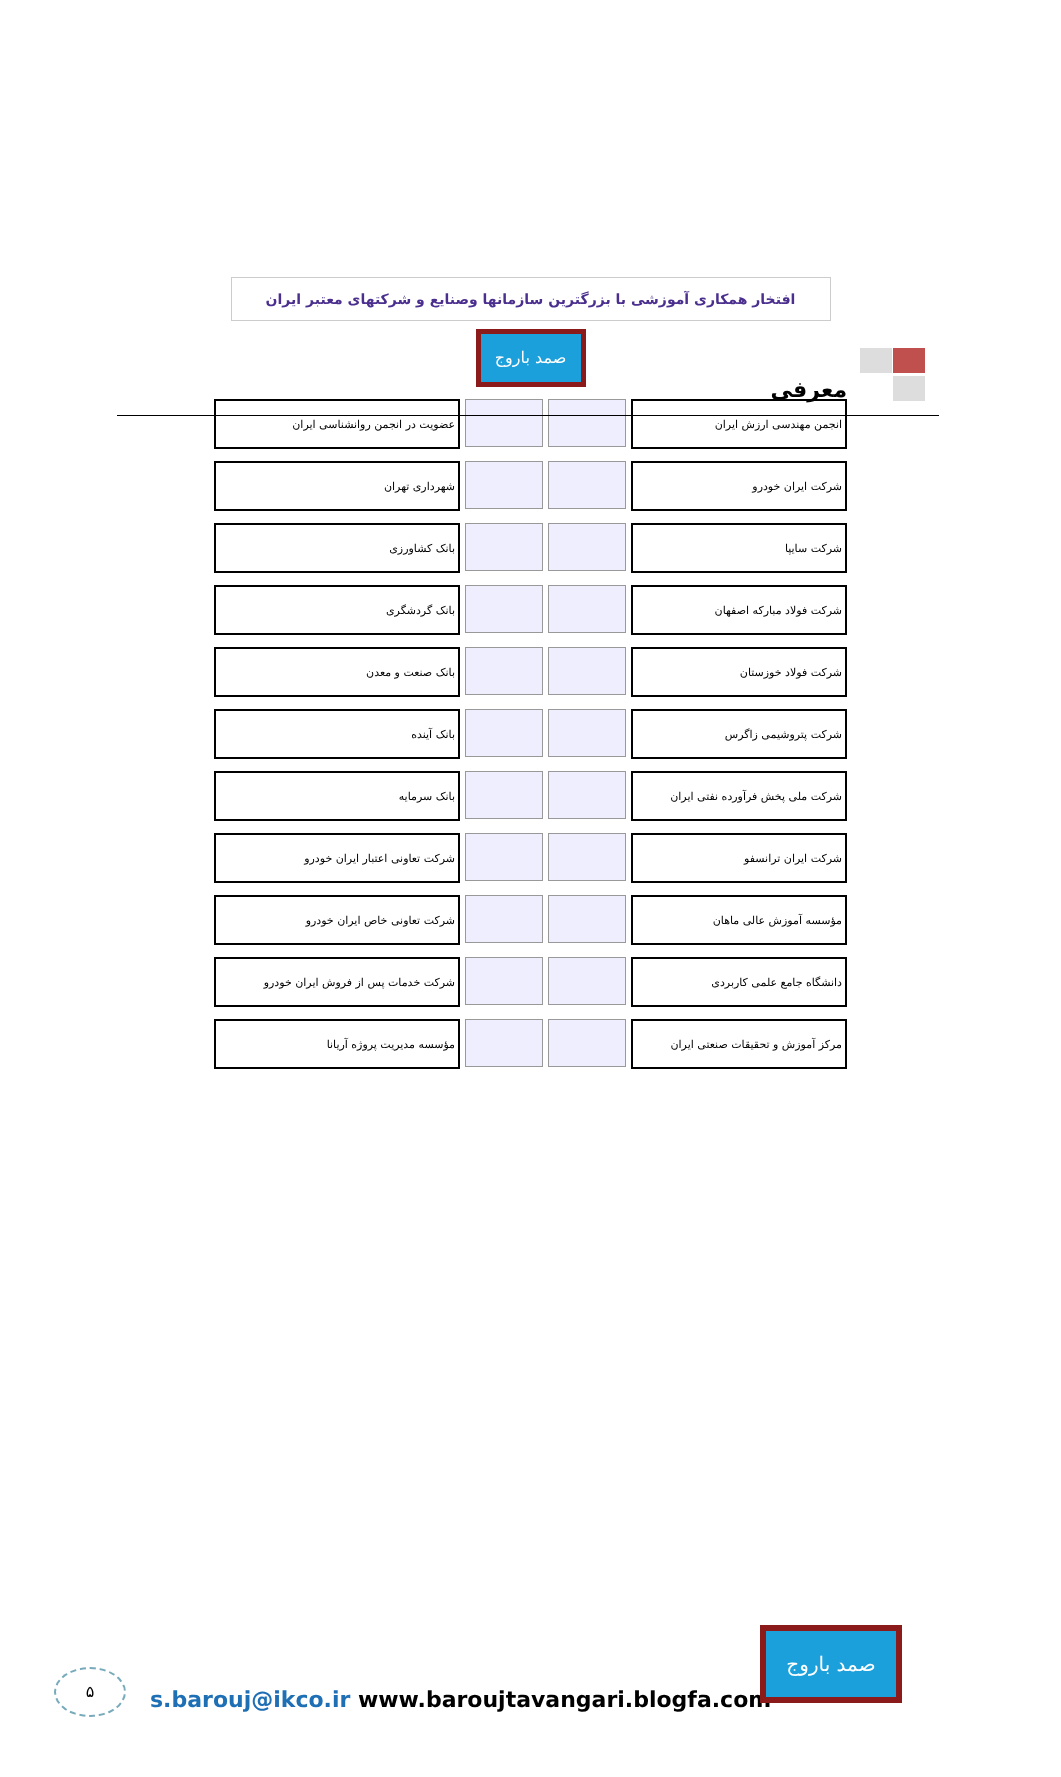معرفی
افتخار همکاری آموزشی با بزرگترین سازمانها وصنایع و شرکتهای معتبر ایران
صمد باروج
انجمن مهندسی ارزش ایران عضویت در انجمن روانشناسی ایران
شرکت ایران خودرو شهرداری تهران
شرکت سایپا بانک کشاورزی
شرکت فولاد مبارکه اصفهان بانک گردشگری
شرکت فولاد خوزستان بانک صنعت و معدن
شرکت پتروشیمی زاگرس بانک آینده
شرکت ملی پخش فرآورده نفتی ایران بانک سرمایه
شرکت ایران ترانسفو شرکت تعاونی اعتبار ایران خودرو
مؤسسه آموزش عالی ماهان شرکت تعاونی خاص ایران خودرو
دانشگاه جامع علمی کاربردی شرکت خدمات پس از فروش ایران خودرو
مرکز آموزش و تحقیقات صنعتی ایران
مؤسسه مدیریت پروژه آریانا
۵
s.barouj@ikco.ir www.baroujtavangari.blogfa.com
صمد باروج